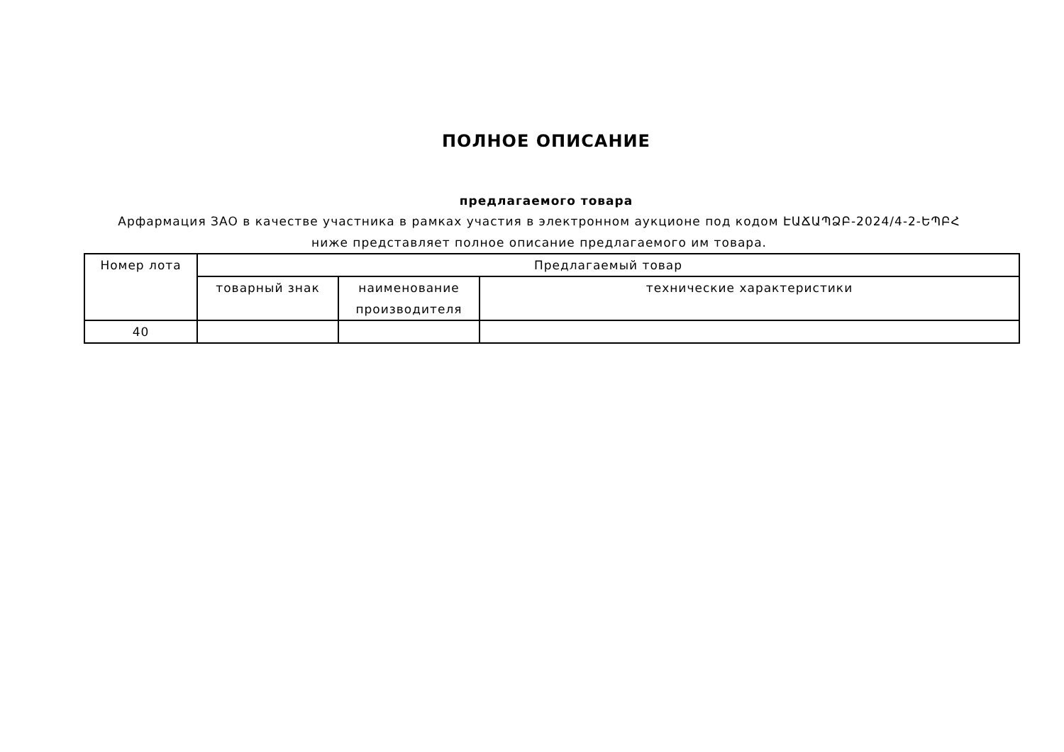ПОЛНОЕ ОПИСАНИЕ
предлагаемого товара
Арфармация ЗАО в качестве участника в рамках участия в электронном аукционе под кодом ԷԱՃԱՊՁԲ-2024/4-2-ԵՊԲՀ ниже представляет полное описание предлагаемого им товара.
| Номер лота | Предлагаемый товар | | |
| --- | --- | --- | --- |
| | товарный знак | наименование производителя | технические характеристики |
| 40 | | | |